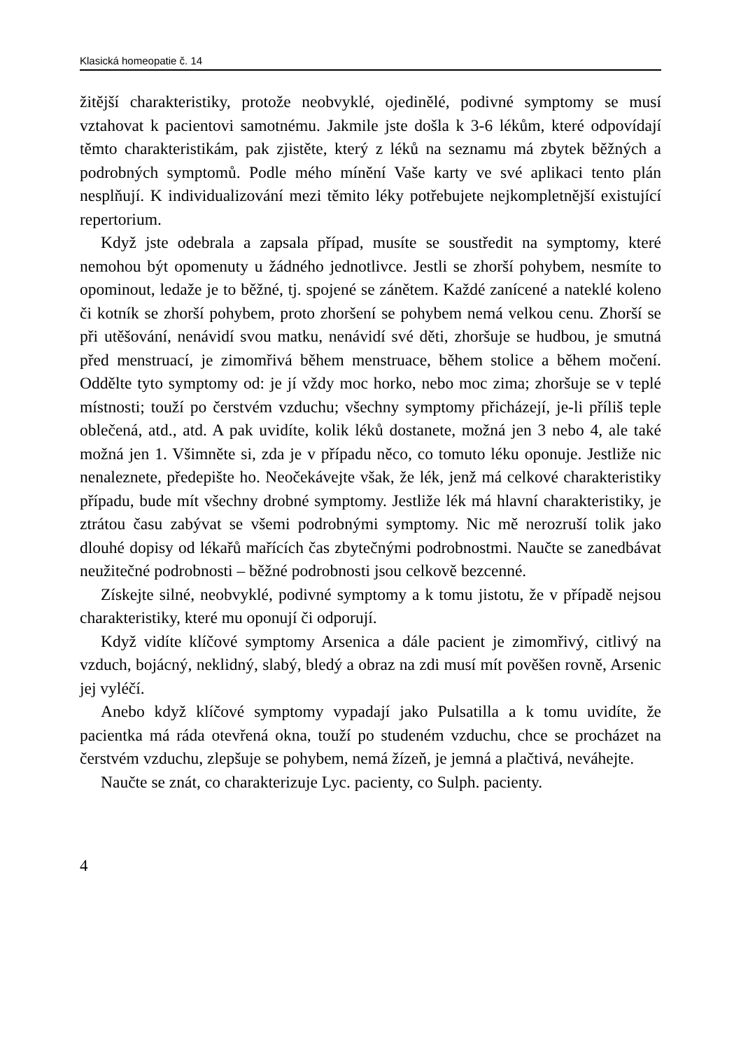Klasická homeopatie č. 14
žitější charakteristiky, protože neobvyklé, ojedinělé, podivné symptomy se musí vztahovat k pacientovi samotnému. Jakmile jste došla k 3-6 lékům, které odpovídají těmto charakteristikám, pak zjistěte, který z léků na seznamu má zbytek běžných a podrobných symptomů. Podle mého mínění Vaše karty ve své aplikaci tento plán nesplňují. K individualizování mezi těmito léky potřebujete nejkompletnější existující repertorium.
Když jste odebrala a zapsala případ, musíte se soustředit na symptomy, které nemohou být opomenuty u žádného jednotlivce. Jestli se zhorší pohybem, nesmíte to opominout, ledaže je to běžné, tj. spojené se zánětem. Každé zanícené a nateklé koleno či kotník se zhorší pohybem, proto zhoršení se pohybem nemá velkou cenu. Zhorší se při utěšování, nenávidí svou matku, nenávidí své děti, zhoršuje se hudbou, je smutná před menstruací, je zimomřivá během menstruace, během stolice a během močení. Oddělte tyto symptomy od: je jí vždy moc horko, nebo moc zima; zhoršuje se v teplé místnosti; touží po čerstvém vzduchu; všechny symptomy přicházejí, je-li příliš teple oblečená, atd., atd. A pak uvidíte, kolik léků dostanete, možná jen 3 nebo 4, ale také možná jen 1. Všimněte si, zda je v případu něco, co tomuto léku oponuje. Jestliže nic nenaleznete, předepište ho. Neočekávejte však, že lék, jenž má celkové charakteristiky případu, bude mít všechny drobné symptomy. Jestliže lék má hlavní charakteristiky, je ztrátou času zabývat se všemi podrobnými symptomy. Nic mě nerozruší tolik jako dlouhé dopisy od lékařů mařících čas zbytečnými podrobnostmi. Naučte se zanedbávat neužitečné podrobnosti – běžné podrobnosti jsou celkově bezcenné.
Získejte silné, neobvyklé, podivné symptomy a k tomu jistotu, že v případě nejsou charakteristiky, které mu oponují či odporují.
Když vidíte klíčové symptomy Arsenica a dále pacient je zimomřivý, citlivý na vzduch, bojácný, neklidný, slabý, bledý a obraz na zdi musí mít pověšen rovně, Arsenic jej vyléčí.
Anebo když klíčové symptomy vypadají jako Pulsatilla a k tomu uvidíte, že pacientka má ráda otevřená okna, touží po studeném vzduchu, chce se procházet na čerstvém vzduchu, zlepšuje se pohybem, nemá žízeň, je jemná a plačtivá, neváhejte.
Naučte se znát, co charakterizuje Lyc. pacienty, co Sulph. pacienty.
4